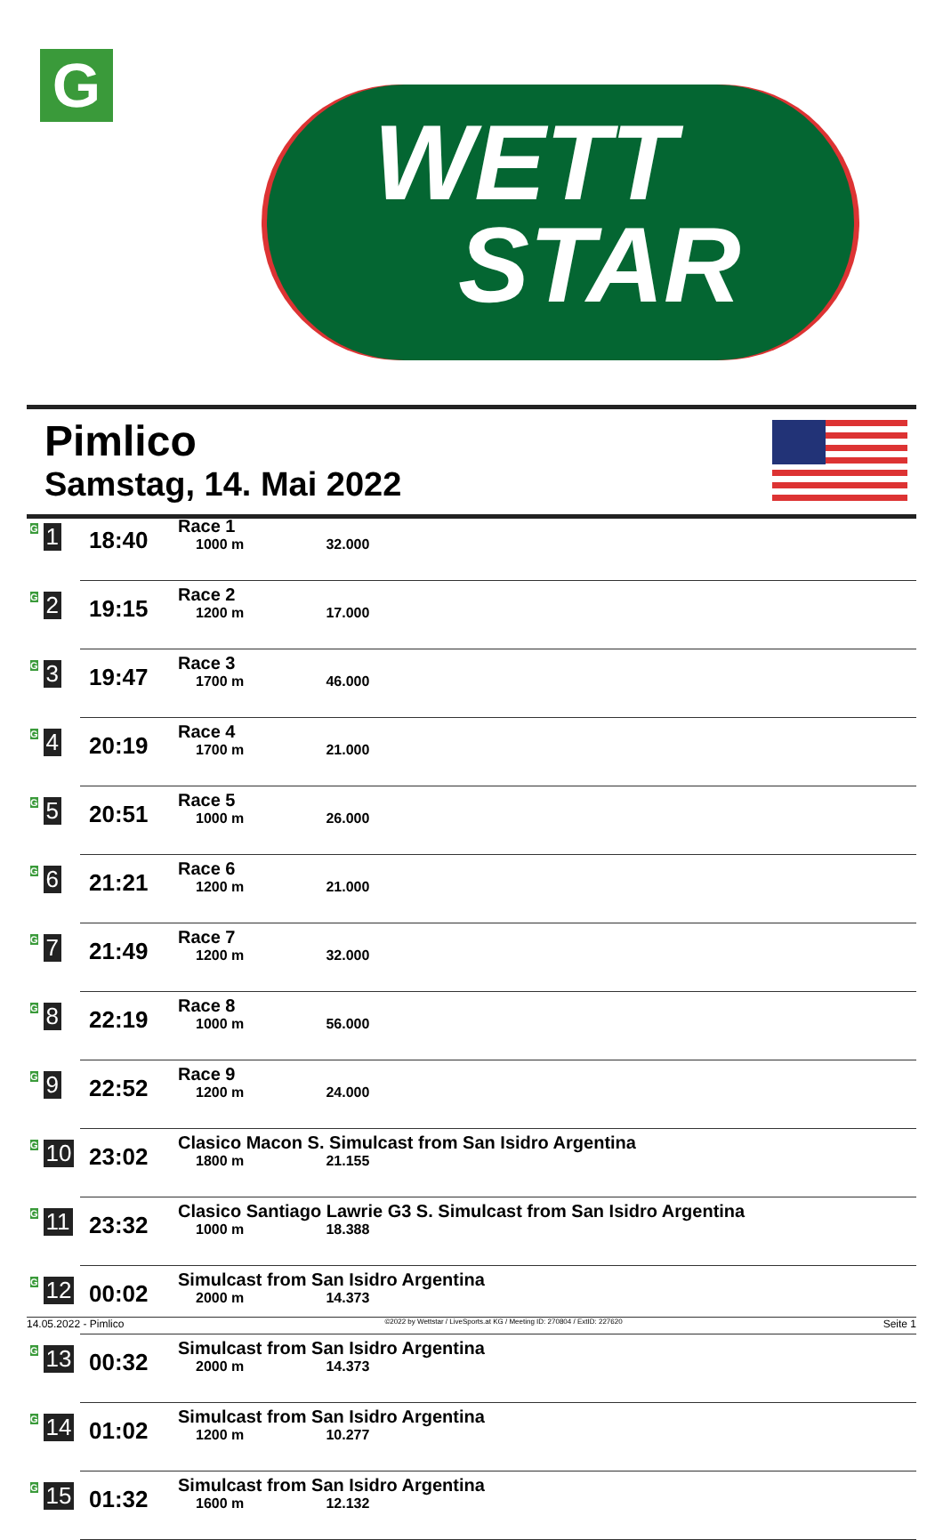G
WETT
STAR
Pimlico
Samstag, 14. Mai 2022
| G 1 | 18:40 | Race 1 1000 m 32.000 |
| G 2 | 19:15 | Race 2 1200 m 17.000 |
| G 3 | 19:47 | Race 3 1700 m 46.000 |
| G 4 | 20:19 | Race 4 1700 m 21.000 |
| G 5 | 20:51 | Race 5 1000 m 26.000 |
| G 6 | 21:21 | Race 6 1200 m 21.000 |
| G 7 | 21:49 | Race 7 1200 m 32.000 |
| G 8 | 22:19 | Race 8 1000 m 56.000 |
| G 9 | 22:52 | Race 9 1200 m 24.000 |
| G 10 | 23:02 | Clasico Macon S. Simulcast from San Isidro Argentina 1800 m 21.155 |
| G 11 | 23:32 | Clasico Santiago Lawrie G3 S. Simulcast from San Isidro Argentina 1000 m 18.388 |
| G 12 | 00:02 | Simulcast from San Isidro Argentina 2000 m 14.373 |
| G 13 | 00:32 | Simulcast from San Isidro Argentina 2000 m 14.373 |
| G 14 | 01:02 | Simulcast from San Isidro Argentina 1200 m 10.277 |
| G 15 | 01:32 | Simulcast from San Isidro Argentina 1600 m 12.132 |
14.05.2022 - Pimlico ©2022 by Wettstar / LiveSports.at KG / Meeting ID: 270804 / ExtID: 227620 Seite 1